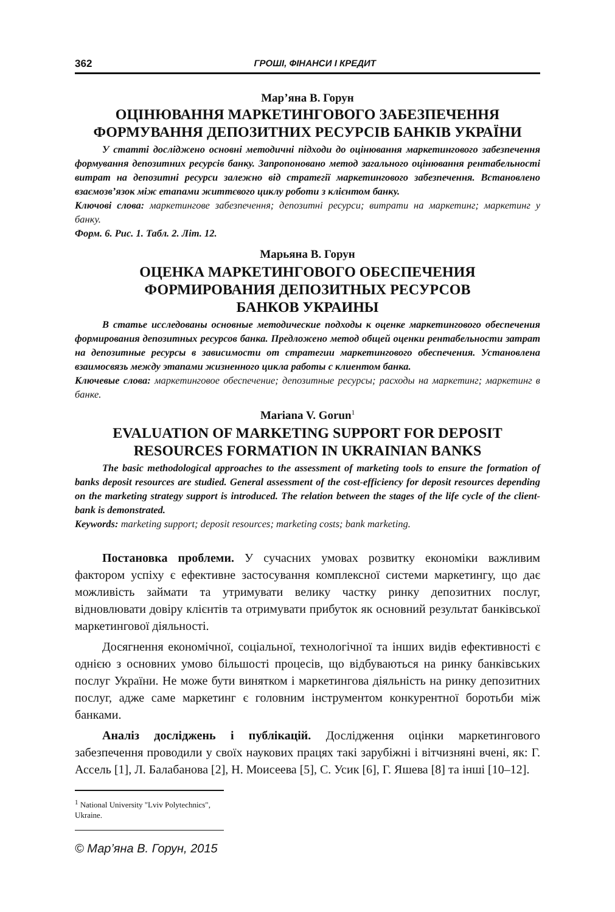362 ГРОШІ, ФІНАНСИ І КРЕДИТ
Мар’яна В. Горун
ОЦІНЮВАННЯ МАРКЕТИНГОВОГО ЗАБЕЗПЕЧЕННЯ
ФОРМУВАННЯ ДЕПОЗИТНИХ РЕСУРСІВ БАНКІВ УКРАЇНИ
У статті досліджено основні методичні підходи до оцінювання маркетингового забезпечення формування депозитних ресурсів банку. Запропоновано метод загального оцінювання рентабельності витрат на депозитні ресурси залежно від стратегії маркетингового забезпечення. Встановлено взаємозв’язок між етапами життєвого циклу роботи з клієнтом банку.
Ключові слова: маркетингове забезпечення; депозитні ресурси; витрати на маркетинг; маркетинг у банку.
Форм. 6. Рис. 1. Табл. 2. Літ. 12.
Марьяна В. Горун
ОЦЕНКА МАРКЕТИНГОВОГО ОБЕСПЕЧЕНИЯ
ФОРМИРОВАНИЯ ДЕПОЗИТНЫХ РЕСУРСОВ
БАНКОВ УКРАИНЫ
В статье исследованы основные методические подходы к оценке маркетингового обеспечения формирования депозитных ресурсов банка. Предложено метод общей оценки рентабельности затрат на депозитные ресурсы в зависимости от стратегии маркетингового обеспечения. Установлена взаимосвязь между этапами жизненного цикла работы с клиентом банка.
Ключевые слова: маркетинговое обеспечение; депозитные ресурсы; расходы на маркетинг; маркетинг в банке.
Mariana V. Gorun<sup>1</sup>
EVALUATION OF MARKETING SUPPORT FOR DEPOSIT
RESOURCES FORMATION IN UKRAINIAN BANKS
The basic methodological approaches to the assessment of marketing tools to ensure the formation of banks deposit resources are studied. General assessment of the cost-efficiency for deposit resources depending on the marketing strategy support is introduced. The relation between the stages of the life cycle of the client-bank is demonstrated.
Keywords: marketing support; deposit resources; marketing costs; bank marketing.
Постановка проблеми. У сучасних умовах розвитку економіки важливим фактором успіху є ефективне застосування комплексної системи маркетингу, що дає можливість займати та утримувати велику частку ринку депозитних послуг, відновлювати довіру клієнтів та отримувати прибуток як основний результат банківської маркетингової діяльності.
Досягнення економічної, соціальної, технологічної та інших видів ефективності є однією з основних умово більшості процесів, що відбуваються на ринку банківських послуг України. Не може бути винятком і маркетингова діяльність на ринку депозитних послуг, адже саме маркетинг є головним інструментом конкурентної боротьби між банками.
Аналіз досліджень і публікацій. Дослідження оцінки маркетингового забезпечення проводили у своїх наукових працях такі зарубіжні і вітчизняні вчені, як: Г. Ассель [1], Л. Балабанова [2], Н. Моисеева [5], С. Усик [6], Г. Яшева [8] та інші [10–12].
<sup>1</sup> National University "Lviv Polytechnics", Ukraine.
© Мар’яна В. Горун, 2015